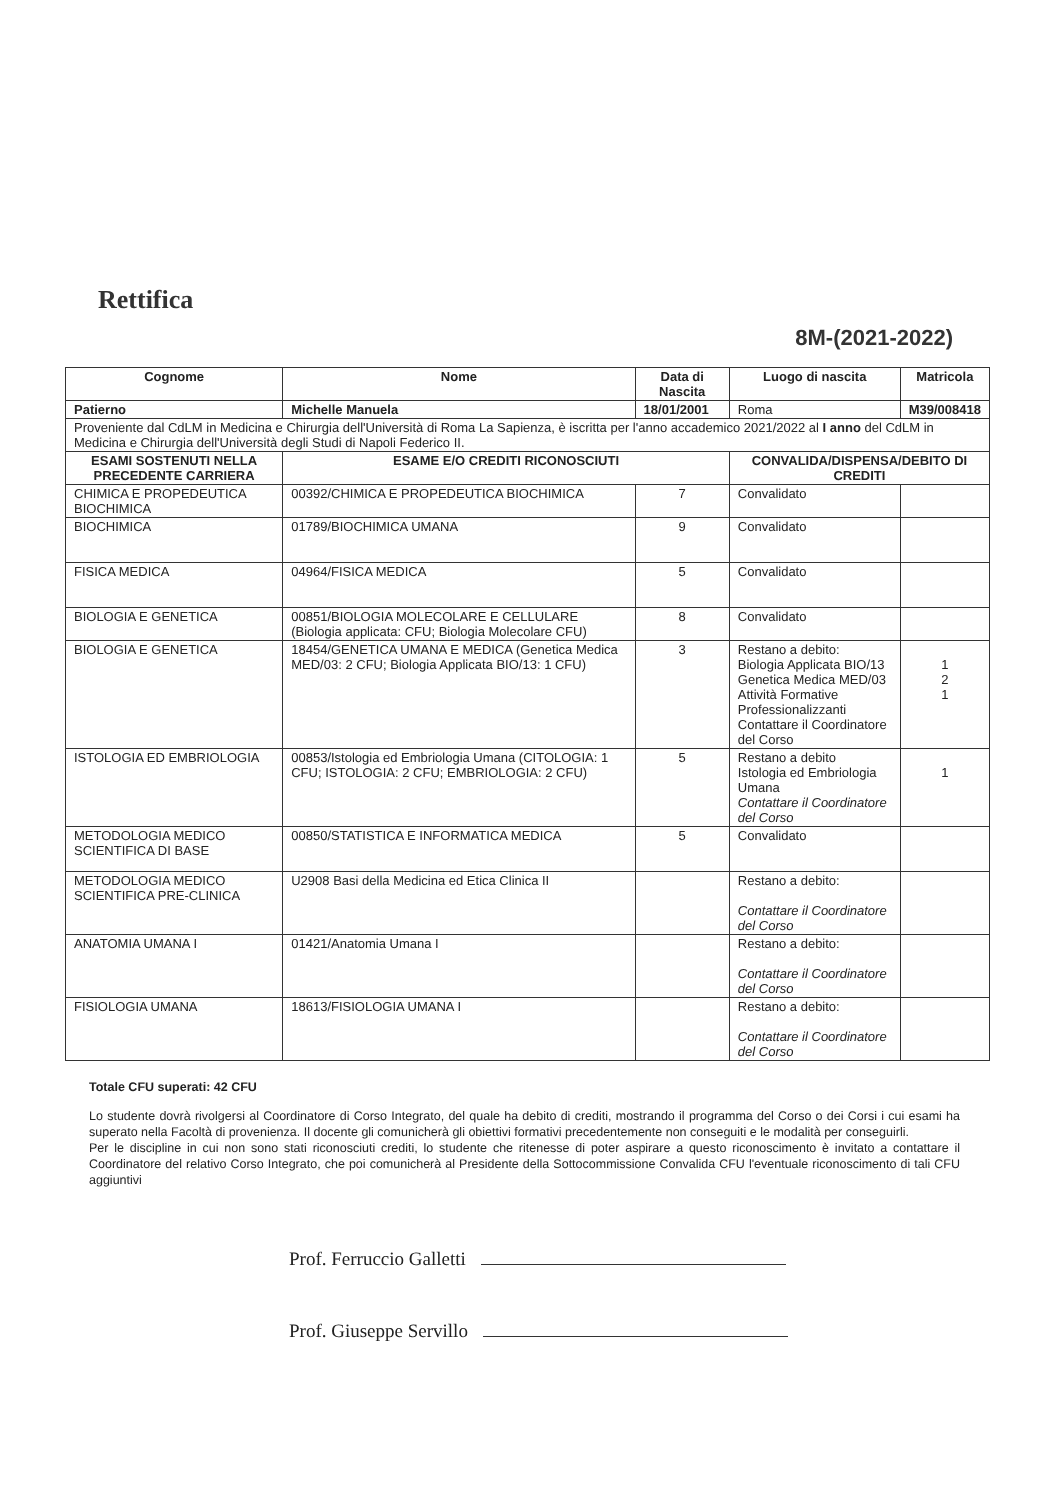Rettifica
8M-(2021-2022)
| Cognome | Nome | Data di Nascita | Luogo di nascita | Matricola |
| Patierno | Michelle Manuela | 18/01/2001 | Roma | M39/008418 |
| Proveniente dal CdLM in Medicina e Chirurgia dell'Università di Roma La Sapienza, è iscritta per l'anno accademico 2021/2022 al I anno del CdLM in Medicina e Chirurgia dell'Università degli Studi di Napoli Federico II. | | | | |
| ESAMI SOSTENUTI NELLA PRECEDENTE CARRIERA | ESAME E/O CREDITI RICONOSCIUTI | | CONVALIDA/DISPENSA/DEBITO DI CREDITI | |
| CHIMICA E PROPEDEUTICA BIOCHIMICA | 00392/CHIMICA E PROPEDEUTICA BIOCHIMICA | 7 | Convalidato | |
| BIOCHIMICA | 01789/BIOCHIMICA UMANA | 9 | Convalidato | |
| FISICA MEDICA | 04964/FISICA MEDICA | 5 | Convalidato | |
| BIOLOGIA E GENETICA | 00851/BIOLOGIA MOLECOLARE E CELLULARE (Biologia applicata: CFU; Biologia Molecolare CFU) | 8 | Convalidato | |
| BIOLOGIA E GENETICA | 18454/GENETICA UMANA E MEDICA (Genetica Medica MED/03: 2 CFU; Biologia Applicata BIO/13: 1 CFU) | 3 | Restano a debito: Biologia Applicata BIO/13 Genetica Medica MED/03 Attività Formative Professionalizzanti Contattare il Coordinatore del Corso | 1 2 1 |
| ISTOLOGIA ED EMBRIOLOGIA | 00853/Istologia ed Embriologia Umana (CITOLOGIA: 1 CFU; ISTOLOGIA: 2 CFU; EMBRIOLOGIA: 2 CFU) | 5 | Restano a debito Istologia ed Embriologia Umana Contattare il Coordinatore del Corso | 1 |
| METODOLOGIA MEDICO SCIENTIFICA DI BASE | 00850/STATISTICA E INFORMATICA MEDICA | 5 | Convalidato | |
| METODOLOGIA MEDICO SCIENTIFICA PRE-CLINICA | U2908 Basi della Medicina ed Etica Clinica II | | Restano a debito: Contattare il Coordinatore del Corso | |
| ANATOMIA UMANA I | 01421/Anatomia Umana I | | Restano a debito: Contattare il Coordinatore del Corso | |
| FISIOLOGIA UMANA | 18613/FISIOLOGIA UMANA I | | Restano a debito: Contattare il Coordinatore del Corso | |
Totale CFU superati: 42 CFU
Lo studente dovrà rivolgersi al Coordinatore di Corso Integrato, del quale ha debito di crediti, mostrando il programma del Corso o dei Corsi i cui esami ha superato nella Facoltà di provenienza. Il docente gli comunicherà gli obiettivi formativi precedentemente non conseguiti e le modalità per conseguirli.
Per le discipline in cui non sono stati riconosciuti crediti, lo studente che ritenesse di poter aspirare a questo riconoscimento è invitato a contattare il Coordinatore del relativo Corso Integrato, che poi comunicherà al Presidente della Sottocommissione Convalida CFU l'eventuale riconoscimento di tali CFU aggiuntivi
Prof. Ferruccio Galletti
Prof. Giuseppe Servillo